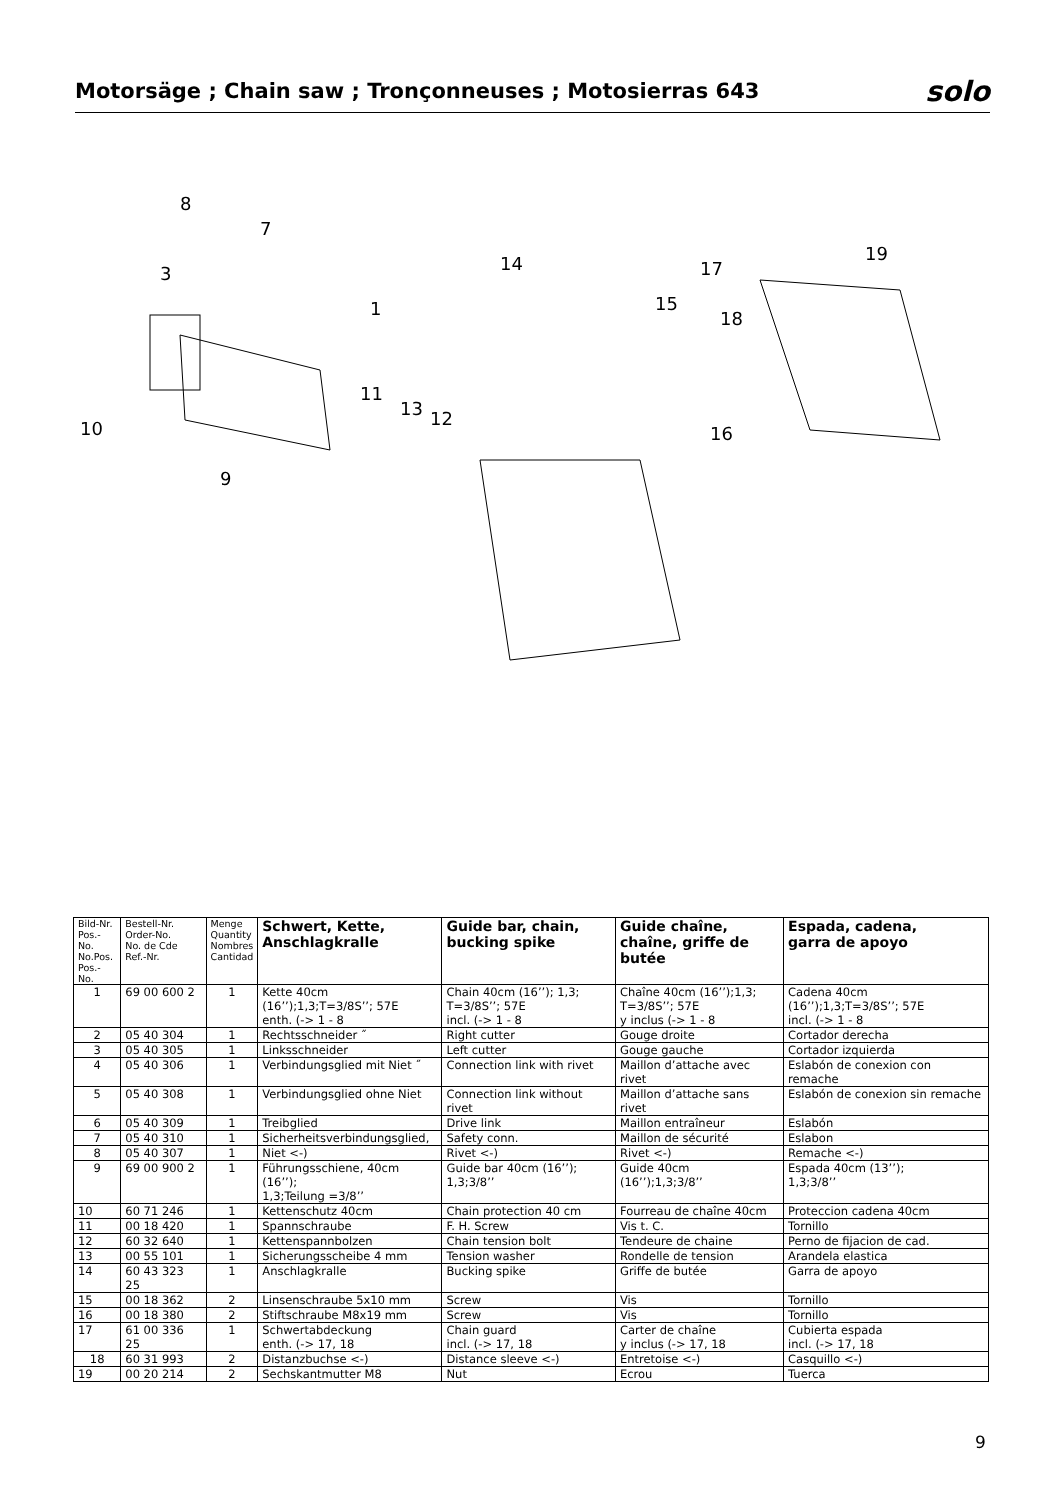Motorsäge ; Chain saw ; Tronçonneuses ; Motosierras 643
solo
8
7
3
1
10
9
14
15
17
19
18
16
11
13
12
| Bild-Nr. Pos.-No. No.Pos. Pos.-No. | Bestell-Nr. Order-No. No. de Cde Ref.-Nr. | Menge Quantity Nombres Cantidad | Schwert, Kette, Anschlagkralle | Guide bar, chain, bucking spike | Guide chaîne, chaîne, griffe de butée | Espada, cadena, garra de apoyo |
| --- | --- | --- | --- | --- | --- | --- |
| 1 | 69 00 600 2 | 1 | Kette 40cm (16’’);1,3;T=3/8S’’; 57E enth. (-> 1 - 8 | Chain 40cm (16’’); 1,3; T=3/8S’’; 57E incl. (-> 1 - 8 | Chaîne 40cm (16’’);1,3; T=3/8S’’; 57E y inclus (-> 1 - 8 | Cadena 40cm (16’’);1,3;T=3/8S’’; 57E incl. (-> 1 - 8 |
| 2 | 05 40 304 | 1 | Rechtsschneider ˝ | Right cutter | Gouge droite | Cortador derecha |
| 3 | 05 40 305 | 1 | Linksschneider | Left cutter | Gouge gauche | Cortador izquierda |
| 4 | 05 40 306 | 1 | Verbindungsglied mit Niet ˝ | Connection link with rivet | Maillon d’attache avec rivet | Eslabón de conexion con remache |
| 5 | 05 40 308 | 1 | Verbindungsglied ohne Niet | Connection link without rivet | Maillon d’attache sans rivet | Eslabón de conexion sin remache |
| 6 | 05 40 309 | 1 | Treibglied | Drive link | Maillon entraîneur | Eslabón |
| 7 | 05 40 310 | 1 | Sicherheitsverbindungsglied, | Safety conn. | Maillon de sécurité | Eslabon |
| 8 | 05 40 307 | 1 | Niet <-) | Rivet <-) | Rivet <-) | Remache <-) |
| 9 | 69 00 900 2 | 1 | Führungsschiene, 40cm (16’’); 1,3;Teilung =3/8’’ | Guide bar 40cm (16’’); 1,3;3/8’’ | Guide 40cm (16’’);1,3;3/8’’ | Espada 40cm (13’’); 1,3;3/8’’ |
| 10 | 60 71 246 | 1 | Kettenschutz 40cm | Chain protection 40 cm | Fourreau de chaîne 40cm | Proteccion cadena 40cm |
| 11 | 00 18 420 | 1 | Spannschraube | F. H. Screw | Vis t. C. | Tornillo |
| 12 | 60 32 640 | 1 | Kettenspannbolzen | Chain tension bolt | Tendeure de chaine | Perno de fijacion de cad. |
| 13 | 00 55 101 | 1 | Sicherungsscheibe 4 mm | Tension washer | Rondelle de tension | Arandela elastica |
| 14 | 60 43 323 25 | 1 | Anschlagkralle | Bucking spike | Griffe de butée | Garra de apoyo |
| 15 | 00 18 362 | 2 | Linsenschraube 5x10 mm | Screw | Vis | Tornillo |
| 16 | 00 18 380 | 2 | Stiftschraube M8x19 mm | Screw | Vis | Tornillo |
| 17 | 61 00 336 25 | 1 | Schwertabdeckung enth. (-> 17, 18 | Chain guard incl. (-> 17, 18 | Carter de chaîne y inclus (-> 17, 18 | Cubierta espada incl. (-> 17, 18 |
| 18 | 60 31 993 | 2 | Distanzbuchse <-) | Distance sleeve <-) | Entretoise <-) | Casquillo <-) |
| 19 | 00 20 214 | 2 | Sechskantmutter M8 | Nut | Ecrou | Tuerca |
9